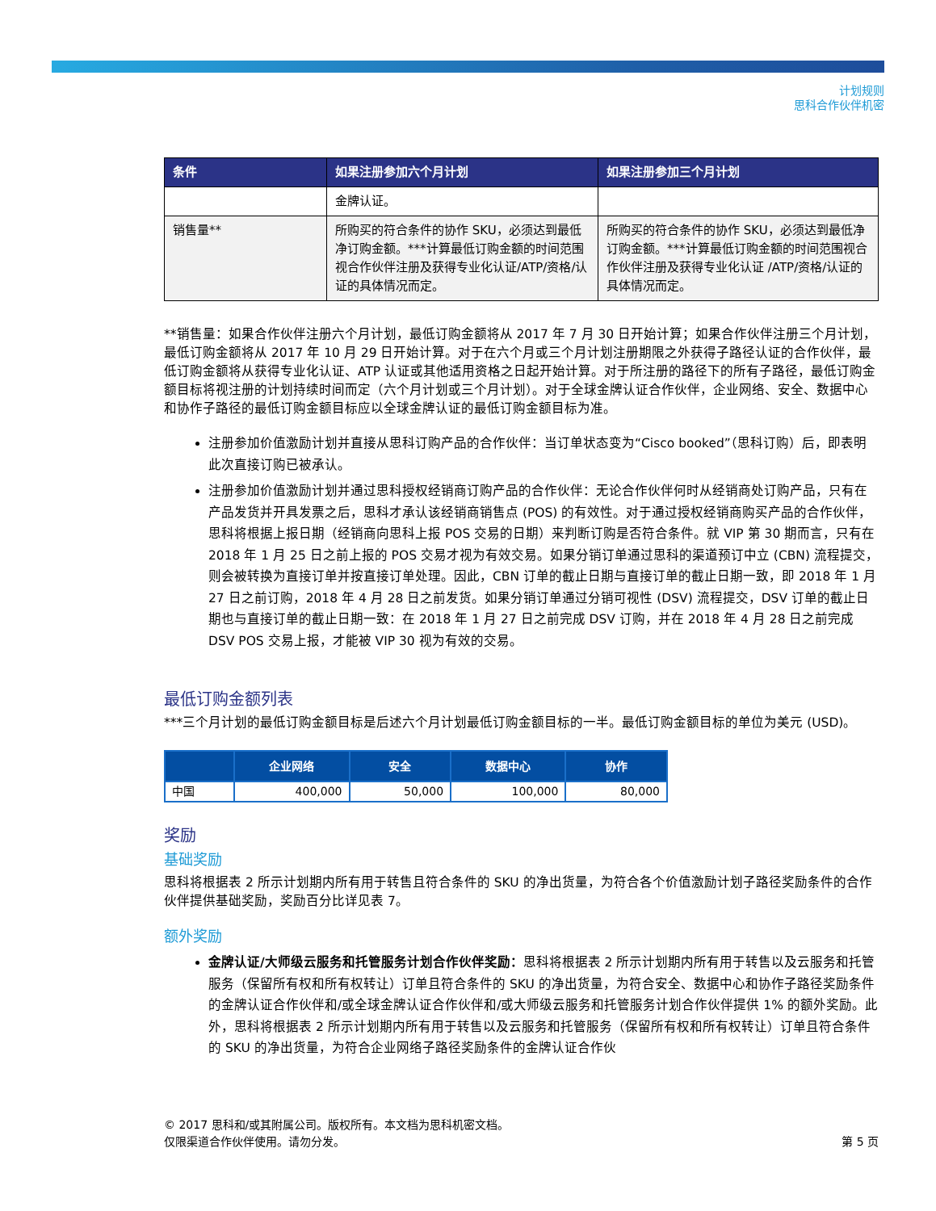计划规则
思科合作伙伴机密
| 条件 | 如果注册参加六个月计划 | 如果注册参加三个月计划 |
| --- | --- | --- |
| | 金牌认证。 | |
| 销售量** | 所购买的符合条件的协作 SKU，必须达到最低净订购金额。***计算最低订购金额的时间范围视合作伙伴注册及获得专业化认证/ATP/资格/认证的具体情况而定。 | 所购买的符合条件的协作 SKU，必须达到最低净订购金额。***计算最低订购金额的时间范围视合作伙伴注册及获得专业化认证 /ATP/资格/认证的具体情况而定。 |
**销售量：如果合作伙伴注册六个月计划，最低订购金额将从 2017 年 7 月 30 日开始计算；如果合作伙伴注册三个月计划，最低订购金额将从 2017 年 10 月 29 日开始计算。对于在六个月或三个月计划注册期限之外获得子路径认证的合作伙伴，最低订购金额将从获得专业化认证、ATP 认证或其他适用资格之日起开始计算。对于所注册的路径下的所有子路径，最低订购金额目标将视注册的计划持续时间而定（六个月计划或三个月计划）。对于全球金牌认证合作伙伴，企业网络、安全、数据中心和协作子路径的最低订购金额目标应以全球金牌认证的最低订购金额目标为准。
注册参加价值激励计划并直接从思科订购产品的合作伙伴：当订单状态变为“Cisco booked”（思科订购）后，即表明此次直接订购已被承认。
注册参加价值激励计划并通过思科授权经销商订购产品的合作伙伴：无论合作伙伴何时从经销商处订购产品，只有在产品发货并开具发票之后，思科才承认该经销商销售点 (POS) 的有效性。对于通过授权经销商购买产品的合作伙伴，思科将根据上报日期（经销商向思科上报 POS 交易的日期）来判断订购是否符合条件。就 VIP 第 30 期而言，只有在 2018 年 1 月 25 日之前上报的 POS 交易才视为有效交易。如果分销订单通过思科的渠道预订中立 (CBN) 流程提交，则会被转换为直接订单并按直接订单处理。因此，CBN 订单的截止日期与直接订单的截止日期一致，即 2018 年 1 月 27 日之前订购，2018 年 4 月 28 日之前发货。如果分销订单通过分销可视性 (DSV) 流程提交，DSV 订单的截止日期也与直接订单的截止日期一致：在 2018 年 1 月 27 日之前完成 DSV 订购，并在 2018 年 4 月 28 日之前完成 DSV POS 交易上报，才能被 VIP 30 视为有效的交易。
最低订购金额列表
***三个月计划的最低订购金额目标是后述六个月计划最低订购金额目标的一半。最低订购金额目标的单位为美元 (USD)。
| | 企业网络 | 安全 | 数据中心 | 协作 |
| --- | --- | --- | --- | --- |
| 中国 | 400,000 | 50,000 | 100,000 | 80,000 |
奖励
基础奖励
思科将根据表 2 所示计划期内所有用于转售且符合条件的 SKU 的净出货量，为符合各个价值激励计划子路径奖励条件的合作伙伴提供基础奖励，奖励百分比详见表 7。
额外奖励
金牌认证/大师级云服务和托管服务计划合作伙伴奖励：思科将根据表 2 所示计划期内所有用于转售以及云服务和托管服务（保留所有权和所有权转让）订单且符合条件的 SKU 的净出货量，为符合安全、数据中心和协作子路径奖励条件的金牌认证合作伙伴和/或全球金牌认证合作伙伴和/或大师级云服务和托管服务计划合作伙伴提供 1% 的额外奖励。此外，思科将根据表 2 所示计划期内所有用于转售以及云服务和托管服务（保留所有权和所有权转让）订单且符合条件的 SKU 的净出货量，为符合企业网络子路径奖励条件的金牌认证合作伙
© 2017 思科和/或其附属公司。版权所有。本文档为思科机密文档。
仅限渠道合作伙伴使用。请勿分发。
第 5 页